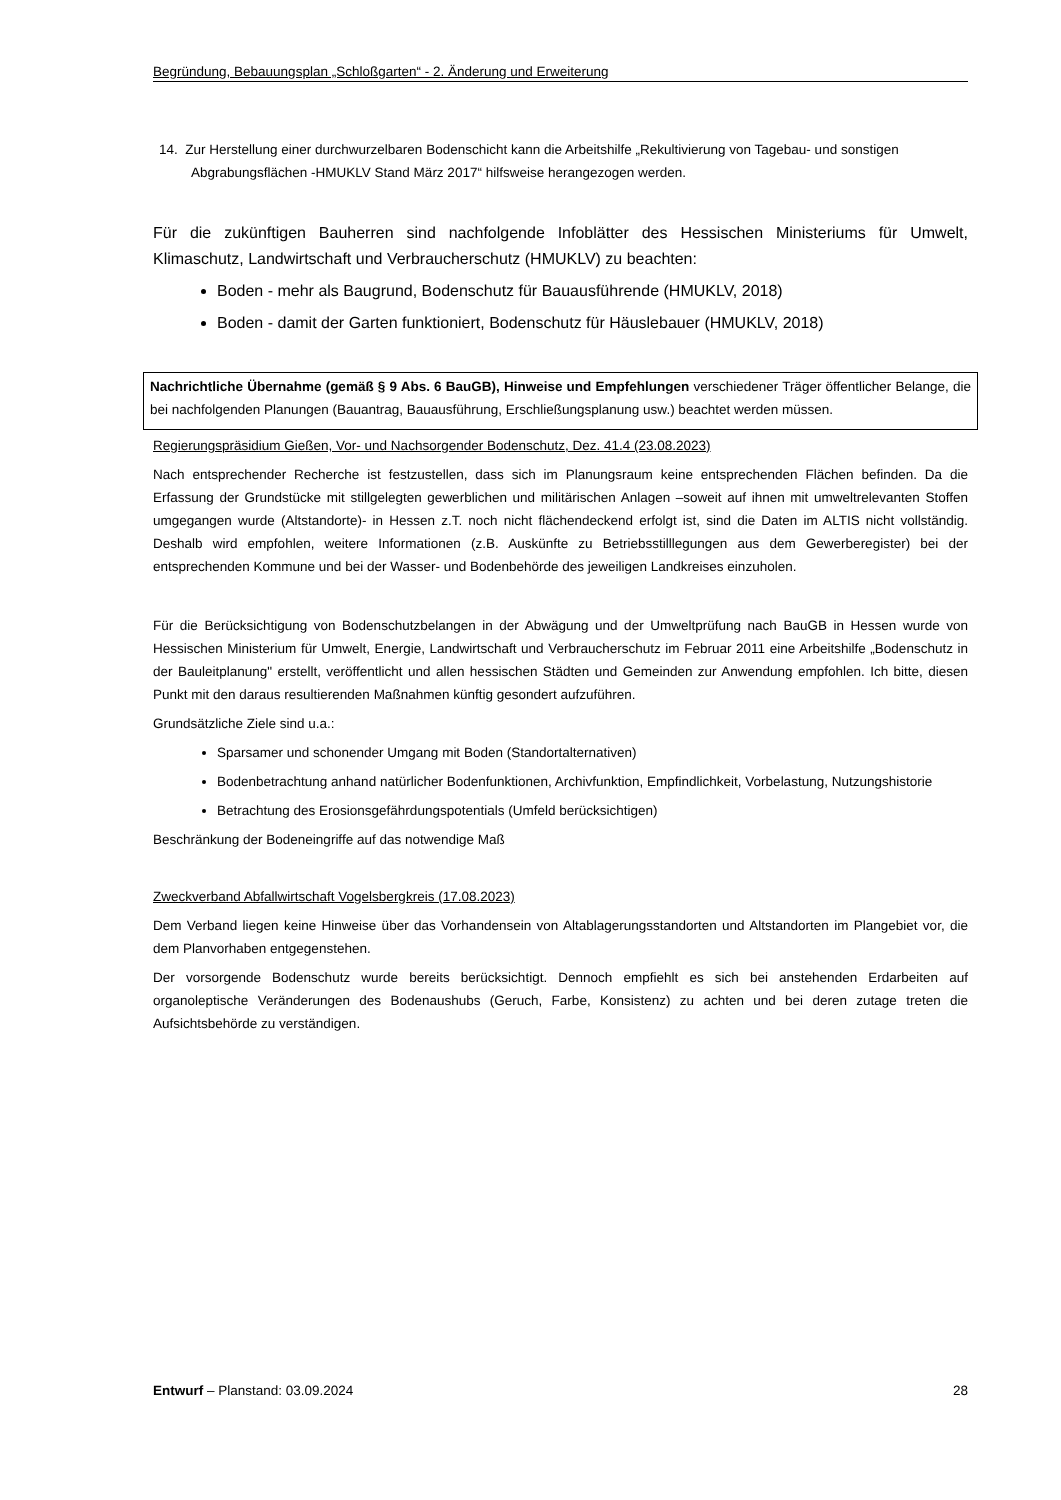Begründung, Bebauungsplan „Schloßgarten“ - 2. Änderung und Erweiterung
14. Zur Herstellung einer durchwurzelbaren Bodenschicht kann die Arbeitshilfe „Rekultivierung von Tagebau- und sonstigen Abgrabungsflächen -HMUKLV Stand März 2017“ hilfsweise herangezogen werden.
Für die zukünftigen Bauherren sind nachfolgende Infoblätter des Hessischen Ministeriums für Umwelt, Klimaschutz, Landwirtschaft und Verbraucherschutz (HMUKLV) zu beachten:
Boden - mehr als Baugrund, Bodenschutz für Bauausführende (HMUKLV, 2018)
Boden - damit der Garten funktioniert, Bodenschutz für Häuslebauer (HMUKLV, 2018)
Nachrichtliche Übernahme (gemäß § 9 Abs. 6 BauGB), Hinweise und Empfehlungen verschiedener Träger öffentlicher Belange, die bei nachfolgenden Planungen (Bauantrag, Bauausführung, Erschließungsplanung usw.) beachtet werden müssen.
Regierungspräsidium Gießen, Vor- und Nachsorgender Bodenschutz, Dez. 41.4 (23.08.2023)
Nach entsprechender Recherche ist festzustellen, dass sich im Planungsraum keine entsprechenden Flächen befinden. Da die Erfassung der Grundstücke mit stillgelegten gewerblichen und militärischen Anlagen –soweit auf ihnen mit umweltrelevanten Stoffen umgegangen wurde (Altstandorte)- in Hessen z.T. noch nicht flächendeckend erfolgt ist, sind die Daten im ALTIS nicht vollständig. Deshalb wird empfohlen, weitere Informationen (z.B. Auskünfte zu Betriebsstilllegungen aus dem Gewerberegister) bei der entsprechenden Kommune und bei der Wasser- und Bodenbehörde des jeweiligen Landkreises einzuholen.
Für die Berücksichtigung von Bodenschutzbelangen in der Abwägung und der Umweltprüfung nach BauGB in Hessen wurde von Hessischen Ministerium für Umwelt, Energie, Landwirtschaft und Verbraucherschutz im Februar 2011 eine Arbeitshilfe „Bodenschutz in der Bauleitplanung" erstellt, veröffentlicht und allen hessischen Städten und Gemeinden zur Anwendung empfohlen. Ich bitte, diesen Punkt mit den daraus resultierenden Maßnahmen künftig gesondert aufzuführen.
Grundsätzliche Ziele sind u.a.:
Sparsamer und schonender Umgang mit Boden (Standortalternativen)
Bodenbetrachtung anhand natürlicher Bodenfunktionen, Archivfunktion, Empfindlichkeit, Vorbelastung, Nutzungshistorie
Betrachtung des Erosionsgefährdungspotentials (Umfeld berücksichtigen)
Beschränkung der Bodeneingriffe auf das notwendige Maß
Zweckverband Abfallwirtschaft Vogelsbergkreis (17.08.2023)
Dem Verband liegen keine Hinweise über das Vorhandensein von Altablagerungsstandorten und Altstandorten im Plangebiet vor, die dem Planvorhaben entgegenstehen.
Der vorsorgende Bodenschutz wurde bereits berücksichtigt. Dennoch empfiehlt es sich bei anstehenden Erdarbeiten auf organoleptische Veränderungen des Bodenaushubs (Geruch, Farbe, Konsistenz) zu achten und bei deren zutage treten die Aufsichtsbehörde zu verständigen.
Entwurf – Planstand: 03.09.2024 28